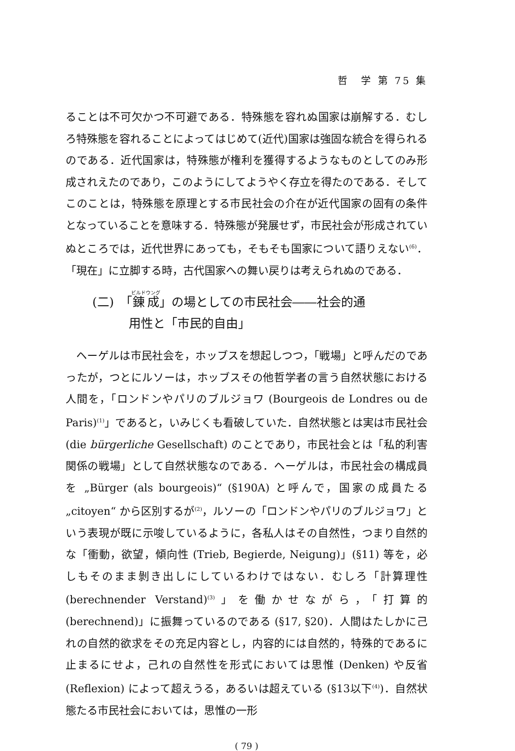哲　学 第 75 集
ることは不可欠かつ不可避である．特殊態を容れぬ国家は崩解する．むしろ特殊態を容れることによってはじめて(近代)国家は強固な統合を得られるのである．近代国家は，特殊態が権利を獲得するようなものとしてのみ形成されえたのであり，このようにしてようやく存立を得たのである．そしてこのことは，特殊態を原理とする市民社会の介在が近代国家の固有の条件となっていることを意味する．特殊態が発展せず，市民社会が形成されていぬところでは，近代世界にあっても，そもそも国家について語りえない<sup>(6)</sup>．「現在」に立脚する時，古代国家への舞い戻りは考えられぬのである．
(二)　「錬成」の場としての市民社会――社会的通
　　　用性と「市民的自由」
ヘーゲルは市民社会を，ホッブスを想起しつつ，「戦場」と呼んだのであったが，つとにルソーは，ホッブスその他哲学者の言う自然状態における人間を，「ロンドンやパリのブルジョワ (Bourgeois de Londres ou de Paris)<sup>(1)</sup>」であると，いみじくも看破していた．自然状態とは実は市民社会 (die bürgerliche Gesellschaft) のことであり，市民社会とは「私的利害関係の戦場」として自然状態なのである．ヘーゲルは，市民社会の構成員を „Bürger (als bourgeois)“ (§190A) と呼んで，国家の成員たる „citoyen“ から区別するが<sup>(2)</sup>，ルソーの「ロンドンやパリのブルジョワ」という表現が既に示唆しているように，各私人はその自然性，つまり自然的な「衝動，欲望，傾向性 (Trieb, Begierde, Neigung)」(§11) 等を，必しもそのまま剝き出しにしているわけではない．むしろ「計算理性 (berechnender Verstand)<sup>(3)</sup>」を働かせながら，「打算的 (berechnend)」に振舞っているのである (§17, §20)．人間はたしかに己れの自然的欲求をその充足内容とし，内容的には自然的，特殊的であるに止まるにせよ，己れの自然性を形式においては思惟 (Denken) や反省 (Reflexion) によって超えうる，あるいは超えている (§13以下<sup>(4)</sup>)．自然状態たる市民社会においては，思惟の一形
( 79 )